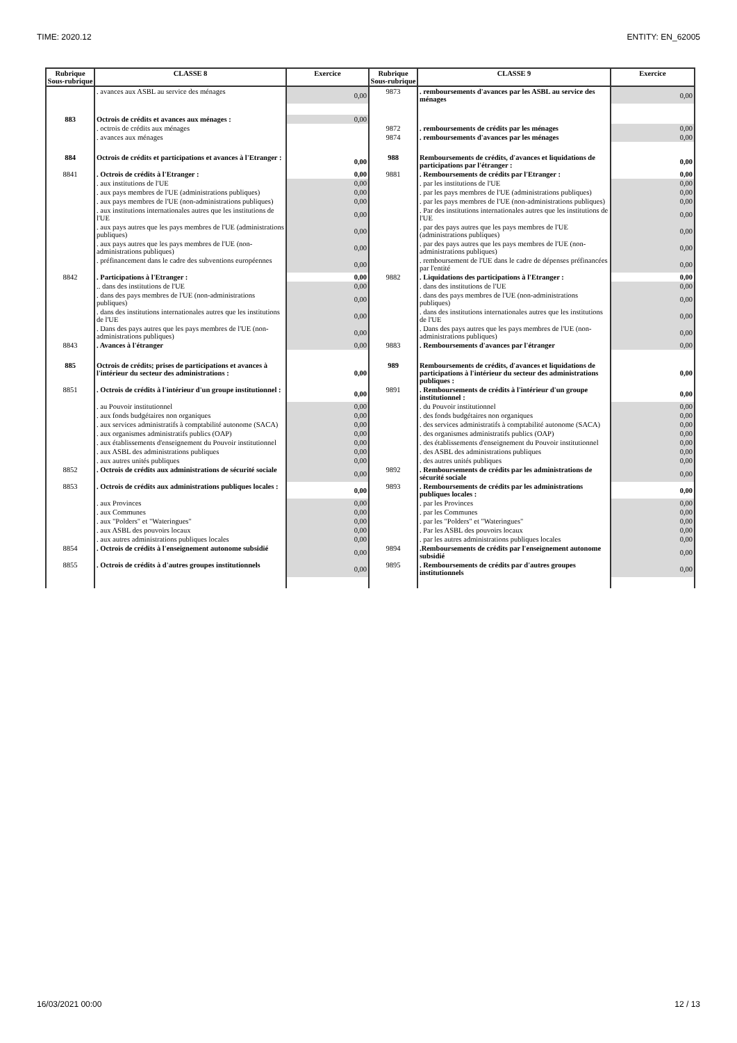TIME: 2020.12 ENTITY: EN_62005
| Rubrique Sous-rubrique | CLASSE 8 | Exercice | Rubrique Sous-rubrique | CLASSE 9 | Exercice |
| --- | --- | --- | --- | --- | --- |
| | . avances aux ASBL au service des ménages | 0,00 | 9873 | . remboursements d'avances par les ASBL au service des ménages | 0,00 |
| 883 | Octrois de crédits et avances aux ménages : | 0,00 | | | |
| | . octrois de crédits aux ménages | | 9872 | . remboursements de crédits par les ménages | 0,00 |
| | . avances aux ménages | | 9874 | . remboursements d'avances par les ménages | 0,00 |
| 884 | Octrois de crédits et participations et avances à l'Etranger : | 0,00 | 988 | Remboursements de crédits, d'avances et liquidations de participations par l'étranger : | 0,00 |
| 8841 | . Octrois de crédits à l'Etranger : | 0,00 | 9881 | . Remboursements de crédits par l'Etranger : | 0,00 |
| | . aux institutions de l'UE | 0,00 | | . par les institutions de l'UE | 0,00 |
| | . aux pays membres de l'UE (administrations publiques) | 0,00 | | . par les pays membres de l'UE (administrations publiques) | 0,00 |
| | . aux pays membres de l'UE (non-administrations publiques) | 0,00 | | . par les pays membres de l'UE (non-administrations publiques) | 0,00 |
| | . aux institutions internationales autres que les institutions de l'UE | 0,00 | | . Par des institutions internationales autres que les institutions de l'UE | 0,00 |
| | . aux pays autres que les pays membres de l'UE (administrations publiques) | 0,00 | | . par des pays autres que les pays membres de l'UE (administrations publiques) | 0,00 |
| | . aux pays autres que les pays membres de l'UE (non-administrations publiques) | 0,00 | | . par des pays autres que les pays membres de l'UE (non-administrations publiques) | 0,00 |
| | . préfinancement dans le cadre des subventions européennes | 0,00 | | . remboursement de l'UE dans le cadre de dépenses préfinancées par l'entité | 0,00 |
| 8842 | . Participations à l'Etranger : | 0,00 | 9882 | . Liquidations des participations à l'Etranger : | 0,00 |
| | .. dans des institutions de l'UE | 0,00 | | . dans des institutions de l'UE | 0,00 |
| | . dans des pays membres de l'UE (non-administrations publiques) | 0,00 | | . dans des pays membres de l'UE (non-administrations publiques) | 0,00 |
| | . dans des institutions internationales autres que les institutions de l'UE | 0,00 | | . dans des institutions internationales autres que les institutions de l'UE | 0,00 |
| | . Dans des pays autres que les pays membres de l'UE (non-administrations publiques) | 0,00 | | . Dans des pays autres que les pays membres de l'UE (non-administrations publiques) | 0,00 |
| 8843 | . Avances à l'étranger | 0,00 | 9883 | . Remboursements d'avances par l'étranger | 0,00 |
| 885 | Octrois de crédits; prises de participations et avances à l'intérieur du secteur des administrations : | 0,00 | 989 | Remboursements de crédits, d'avances et liquidations de participations à l'intérieur du secteur des administrations publiques : | 0,00 |
| 8851 | . Octrois de crédits à l'intérieur d'un groupe institutionnel : | 0,00 | 9891 | . Remboursements de crédits à l'intérieur d'un groupe institutionnel : | 0,00 |
| | . au Pouvoir institutionnel | 0,00 | | . du Pouvoir institutionnel | 0,00 |
| | . aux fonds budgétaires non organiques | 0,00 | | . des fonds budgétaires non organiques | 0,00 |
| | . aux services administratifs à comptabilité autonome (SACA) | 0,00 | | . des services administratifs à comptabilité autonome (SACA) | 0,00 |
| | . aux organismes administratifs publics (OAP) | 0,00 | | . des organismes administratifs publics (OAP) | 0,00 |
| | . aux établissements d'enseignement du Pouvoir institutionnel | 0,00 | | . des établissements d'enseignement du Pouvoir institutionnel | 0,00 |
| | . aux ASBL des administrations publiques | 0,00 | | . des ASBL des administrations publiques | 0,00 |
| | . aux autres unités publiques | 0,00 | | . des autres unités publiques | 0,00 |
| 8852 | . Octrois de crédits aux administrations de sécurité sociale | 0,00 | 9892 | . Remboursements de crédits par les administrations de sécurité sociale | 0,00 |
| 8853 | . Octrois de crédits aux administrations publiques locales : | 0,00 | 9893 | . Remboursements de crédits par les administrations publiques locales : | 0,00 |
| | . aux Provinces | 0,00 | | . par les Provinces | 0,00 |
| | . aux Communes | 0,00 | | . par les Communes | 0,00 |
| | . aux "Polders" et "Wateringues" | 0,00 | | . par les "Polders" et "Wateringues" | 0,00 |
| | . aux ASBL des pouvoirs locaux | 0,00 | | . Par les ASBL des pouvoirs locaux | 0,00 |
| | . aux autres administrations publiques locales | 0,00 | | . par les autres administrations publiques locales | 0,00 |
| 8854 | . Octrois de crédits à l'enseignement autonome subsidié | 0,00 | 9894 | .Remboursements de crédits par l'enseignement autonome subsidié | 0,00 |
| 8855 | . Octrois de crédits à d'autres groupes institutionnels | 0,00 | 9895 | . Remboursements de crédits par d'autres groupes institutionnels | 0,00 |
16/03/2021 00:00 12 / 13